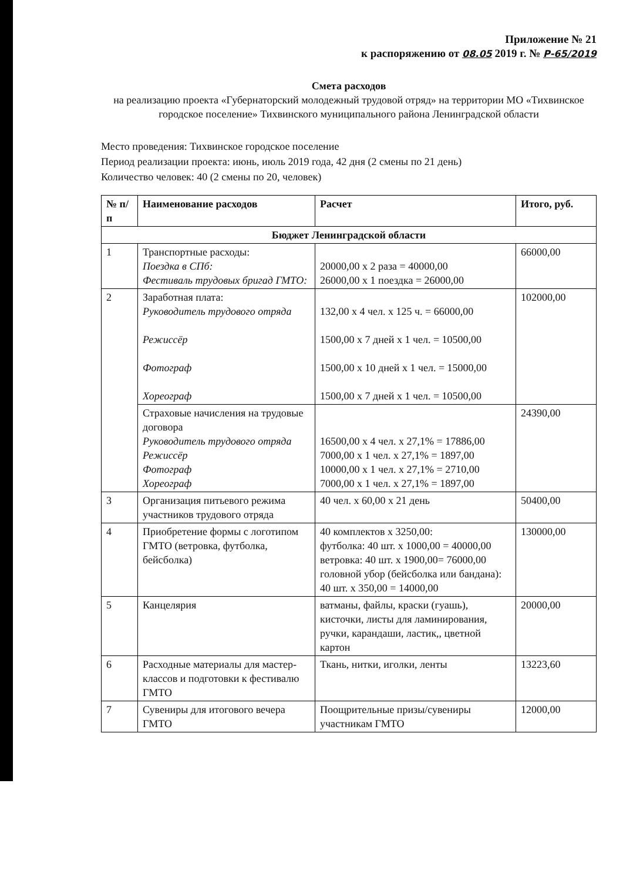Приложение № 21
к распоряжению от 08.05 2019 г. № Р-65/2019
Смета расходов
на реализацию проекта «Губернаторский молодежный трудовой отряд» на территории МО «Тихвинское городское поселение» Тихвинского муниципального района Ленинградской области
Место проведения: Тихвинское городское поселение
Период реализации проекта: июнь, июль 2019 года, 42 дня (2 смены по 21 день)
Количество человек: 40 (2 смены по 20, человек)
| № п/п | Наименование расходов | Расчет | Итого, руб. |
| --- | --- | --- | --- |
| Бюджет Ленинградской области | | | |
| 1 | Транспортные расходы: Поездка в СПб: Фестиваль трудовых бригад ГМТО: | 20000,00 х 2 раза = 40000,00 26000,00 х 1 поездка = 26000,00 | 66000,00 |
| 2 | Заработная плата: Руководитель трудового отряда Режиссёр Фотограф Хореограф | 132,00 х 4 чел. х 125 ч. = 66000,00 1500,00 х 7 дней х 1 чел. = 10500,00 1500,00 х 10 дней х 1 чел. = 15000,00 1500,00 х 7 дней х 1 чел. = 10500,00 | 102000,00 |
| | Страховые начисления на трудовые договора Руководитель трудового отряда Режиссёр Фотограф Хореограф | 16500,00 х 4 чел. х 27,1% = 17886,00 7000,00 х 1 чел. х 27,1% = 1897,00 10000,00 х 1 чел. х 27,1% = 2710,00 7000,00 х 1 чел. х 27,1% = 1897,00 | 24390,00 |
| 3 | Организация питьевого режима участников трудового отряда | 40 чел. х 60,00 х 21 день | 50400,00 |
| 4 | Приобретение формы с логотипом ГМТО (ветровка, футболка, бейсболка) | 40 комплектов х 3250,00: футболка: 40 шт. х 1000,00 = 40000,00 ветровка: 40 шт. х 1900,00= 76000,00 головной убор (бейсболка или бандана): 40 шт. х 350,00 = 14000,00 | 130000,00 |
| 5 | Канцелярия | ватманы, файлы, краски (гуашь), кисточки, листы для ламинирования, ручки, карандаши, ластик,, цветной картон | 20000,00 |
| 6 | Расходные материалы для мастер-классов и подготовки к фестивалю ГМТО | Ткань, нитки, иголки, ленты | 13223,60 |
| 7 | Сувениры для итогового вечера ГМТО | Поощрительные призы/сувениры участникам ГМТО | 12000,00 |